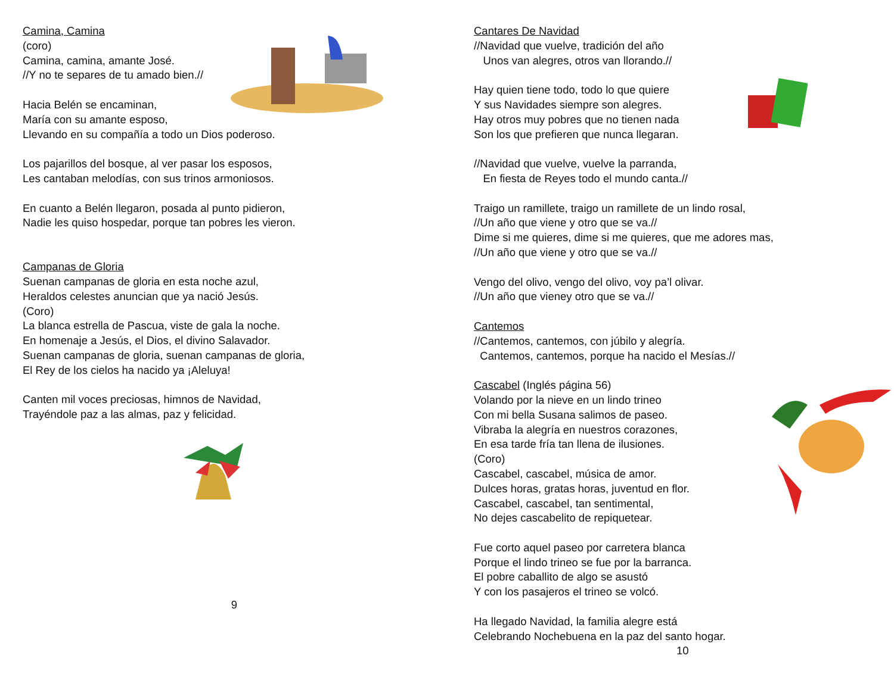Camina, Camina
(coro)
Camina, camina, amante José.
//Y no te separes de tu amado bien.//
Hacia Belén se encaminan,
María con su amante esposo,
Llevando en su compañía a todo un Dios poderoso.
Los pajarillos del bosque, al ver pasar los esposos,
Les cantaban melodías, con sus trinos armoniosos.
En cuanto a Belén llegaron, posada al punto pidieron,
Nadie les quiso hospedar, porque tan pobres les vieron.
Campanas de Gloria
Suenan campanas de gloria en esta noche azul,
Heraldos celestes anuncian que ya nació Jesús.
(Coro)
La blanca estrella de Pascua, viste de gala la noche.
En homenaje a Jesús, el Dios, el divino Salavador.
Suenan campanas de gloria, suenan campanas de gloria,
El Rey de los cielos ha nacido ya ¡Aleluya!
Canten mil voces preciosas, himnos de Navidad,
Trayéndole paz a las almas, paz y felicidad.
9
Cantares De Navidad
//Navidad que vuelve, tradición del año
Unos van alegres, otros van llorando.//
Hay quien tiene todo, todo lo que quiere
Y sus Navidades siempre son alegres.
Hay otros muy pobres que no tienen nada
Son los que prefieren que nunca llegaran.
//Navidad que vuelve, vuelve la parranda,
En fiesta de Reyes todo el mundo canta.//
Traigo un ramillete, traigo un ramillete de un lindo rosal,
//Un año que viene y otro que se va.//
Dime si me quieres, dime si me quieres, que me adores mas,
//Un año que viene y otro que se va.//
Vengo del olivo, vengo del olivo, voy pa’l olivar.
//Un año que vieney otro que se va.//
Cantemos
//Cantemos, cantemos, con júbilo y alegría.
Cantemos, cantemos, porque ha nacido el Mesías.//
Cascabel (Inglés página 56)
Volando por la nieve en un lindo trineo
Con mi bella Susana salimos de paseo.
Vibraba la alegría en nuestros corazones,
En esa tarde fría tan llena de ilusiones.
(Coro)
Cascabel, cascabel, música de amor.
Dulces horas, gratas horas, juventud en flor.
Cascabel, cascabel, tan sentimental,
No dejes cascabelito de repiquetear.
Fue corto aquel paseo por carretera blanca
Porque el lindo trineo se fue por la barranca.
El pobre caballito de algo se asustó
Y con los pasajeros el trineo se volcó.
Ha llegado Navidad, la familia alegre está
Celebrando Nochebuena en la paz del santo hogar.
10